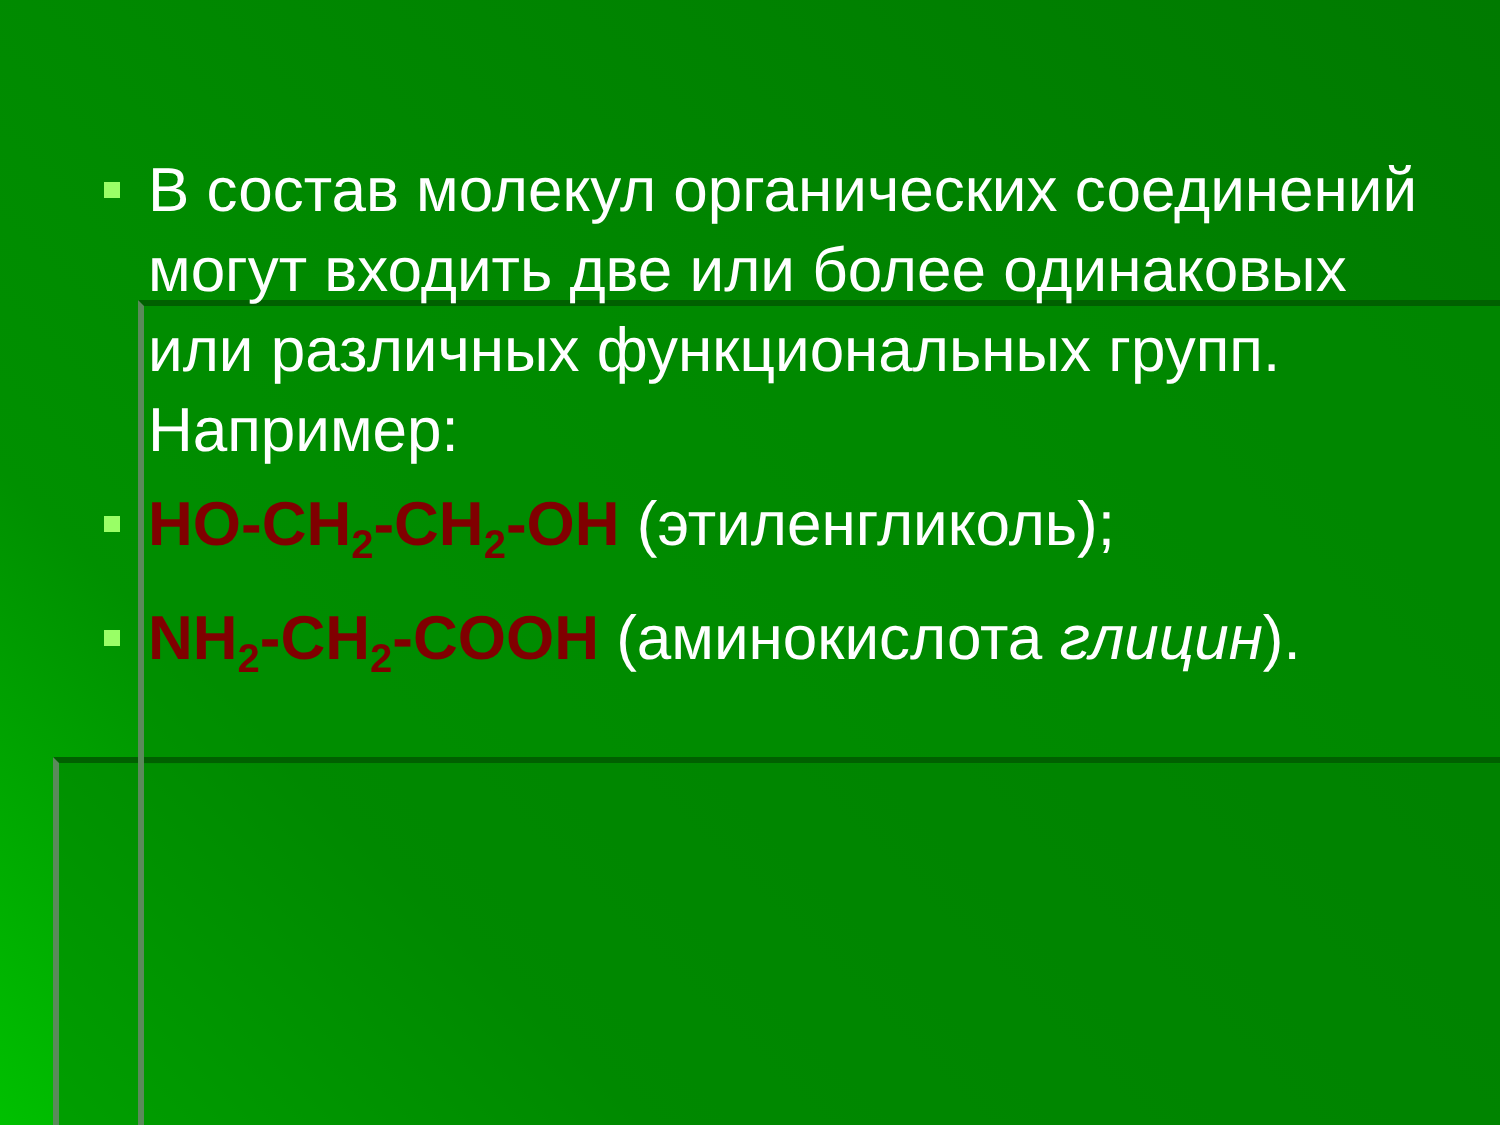В состав молекул органических соединений могут входить две или более одинаковых или различных функциональных групп. Например:
HO-CH<sub>2</sub>-CH<sub>2</sub>-OH (этиленгликоль);
NH<sub>2</sub>-CH<sub>2</sub>-COOH (аминокислота глицин).